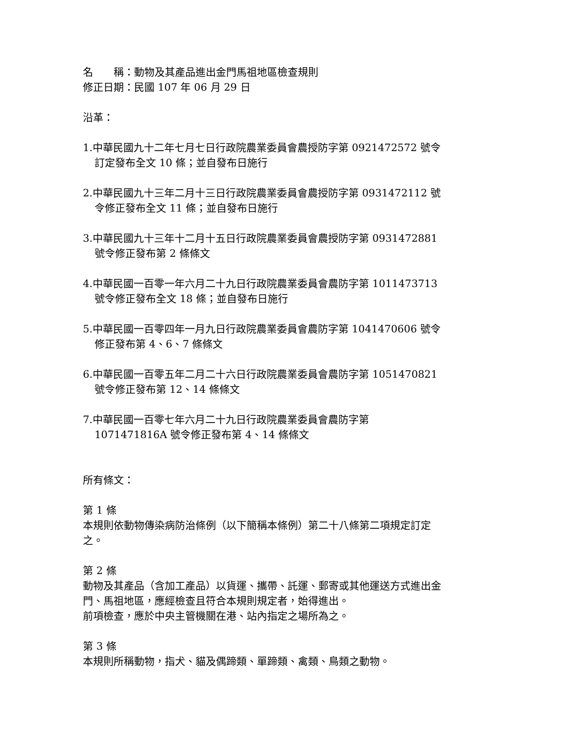名　　稱：動物及其產品進出金門馬祖地區檢查規則
修正日期：民國 107 年 06 月 29 日
沿革：
1.中華民國九十二年七月七日行政院農業委員會農授防字第 0921472572 號令訂定發布全文 10 條；並自發布日施行
2.中華民國九十三年二月十三日行政院農業委員會農授防字第 0931472112 號令修正發布全文 11 條；並自發布日施行
3.中華民國九十三年十二月十五日行政院農業委員會農授防字第 0931472881 號令修正發布第 2 條條文
4.中華民國一百零一年六月二十九日行政院農業委員會農防字第 1011473713 號令修正發布全文 18 條；並自發布日施行
5.中華民國一百零四年一月九日行政院農業委員會農防字第 1041470606 號令修正發布第 4、6、7 條條文
6.中華民國一百零五年二月二十六日行政院農業委員會農防字第 1051470821 號令修正發布第 12、14 條條文
7.中華民國一百零七年六月二十九日行政院農業委員會農防字第 1071471816A 號令修正發布第 4、14 條條文
所有條文：
第 1 條
本規則依動物傳染病防治條例（以下簡稱本條例）第二十八條第二項規定訂定之。
第 2 條
動物及其產品（含加工產品）以貨運、攜帶、託運、郵寄或其他運送方式進出金門、馬祖地區，應經檢查且符合本規則規定者，始得進出。
前項檢查，應於中央主管機關在港、站內指定之場所為之。
第 3 條
本規則所稱動物，指犬、貓及偶蹄類、單蹄類、禽類、鳥類之動物。